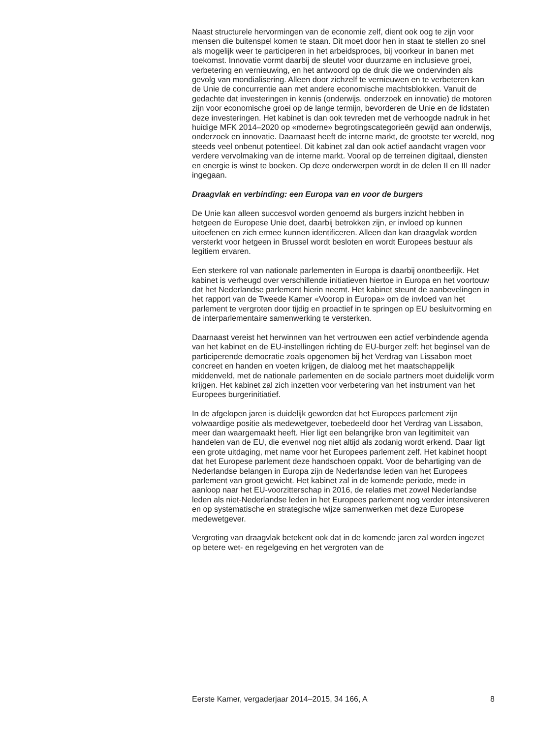Naast structurele hervormingen van de economie zelf, dient ook oog te zijn voor mensen die buitenspel komen te staan. Dit moet door hen in staat te stellen zo snel als mogelijk weer te participeren in het arbeids­proces, bij voorkeur in banen met toekomst. Innovatie vormt daarbij de sleutel voor duurzame en inclusieve groei, verbetering en vernieuwing, en het antwoord op de druk die we ondervinden als gevolg van mondiali­sering. Alleen door zichzelf te vernieuwen en te verbeteren kan de Unie de concurrentie aan met andere economische machtsblokken. Vanuit de gedachte dat investeringen in kennis (onderwijs, onderzoek en innovatie) de motoren zijn voor economische groei op de lange termijn, bevorderen de Unie en de lidstaten deze investeringen. Het kabinet is dan ook tevreden met de verhoogde nadruk in het huidige MFK 2014–2020 op «moderne» begrotingscategorieën gewijd aan onderwijs, onderzoek en innovatie. Daarnaast heeft de interne markt, de grootste ter wereld, nog steeds veel onbenut potentieel. Dit kabinet zal dan ook actief aandacht vragen voor verdere vervolmaking van de interne markt. Vooral op de terreinen digitaal, diensten en energie is winst te boeken. Op deze onderwerpen wordt in de delen II en III nader ingegaan.
Draagvlak en verbinding: een Europa van en voor de burgers
De Unie kan alleen succesvol worden genoemd als burgers inzicht hebben in hetgeen de Europese Unie doet, daarbij betrokken zijn, er invloed op kunnen uitoefenen en zich ermee kunnen identificeren. Alleen dan kan draagvlak worden versterkt voor hetgeen in Brussel wordt besloten en wordt Europees bestuur als legitiem ervaren.
Een sterkere rol van nationale parlementen in Europa is daarbij onont­beerlijk. Het kabinet is verheugd over verschillende initiatieven hiertoe in Europa en het voortouw dat het Nederlandse parlement hierin neemt. Het kabinet steunt de aanbevelingen in het rapport van de Tweede Kamer «Voorop in Europa» om de invloed van het parlement te vergroten door tijdig en proactief in te springen op EU besluitvorming en de interparle­mentaire samenwerking te versterken.
Daarnaast vereist het herwinnen van het vertrouwen een actief verbin­dende agenda van het kabinet en de EU-instellingen richting de EU-burger zelf: het beginsel van de participerende democratie zoals opgenomen bij het Verdrag van Lissabon moet concreet en handen en voeten krijgen, de dialoog met het maatschappelijk middenveld, met de nationale parle­menten en de sociale partners moet duidelijk vorm krijgen. Het kabinet zal zich inzetten voor verbetering van het instrument van het Europees burgerinitiatief.
In de afgelopen jaren is duidelijk geworden dat het Europees parlement zijn volwaardige positie als medewetgever, toebedeeld door het Verdrag van Lissabon, meer dan waargemaakt heeft. Hier ligt een belangrijke bron van legitimiteit van handelen van de EU, die evenwel nog niet altijd als zodanig wordt erkend. Daar ligt een grote uitdaging, met name voor het Europees parlement zelf. Het kabinet hoopt dat het Europese parlement deze handschoen oppakt. Voor de behartiging van de Nederlandse belangen in Europa zijn de Nederlandse leden van het Europees parlement van groot gewicht. Het kabinet zal in de komende periode, mede in aanloop naar het EU-voorzitterschap in 2016, de relaties met zowel Nederlandse leden als niet-Nederlandse leden in het Europees parlement nog verder intensiveren en op systematische en strategische wijze samenwerken met deze Europese medewetgever.
Vergroting van draagvlak betekent ook dat in de komende jaren zal worden ingezet op betere wet- en regelgeving en het vergroten van de
Eerste Kamer, vergaderjaar 2014–2015, 34 166, A 8